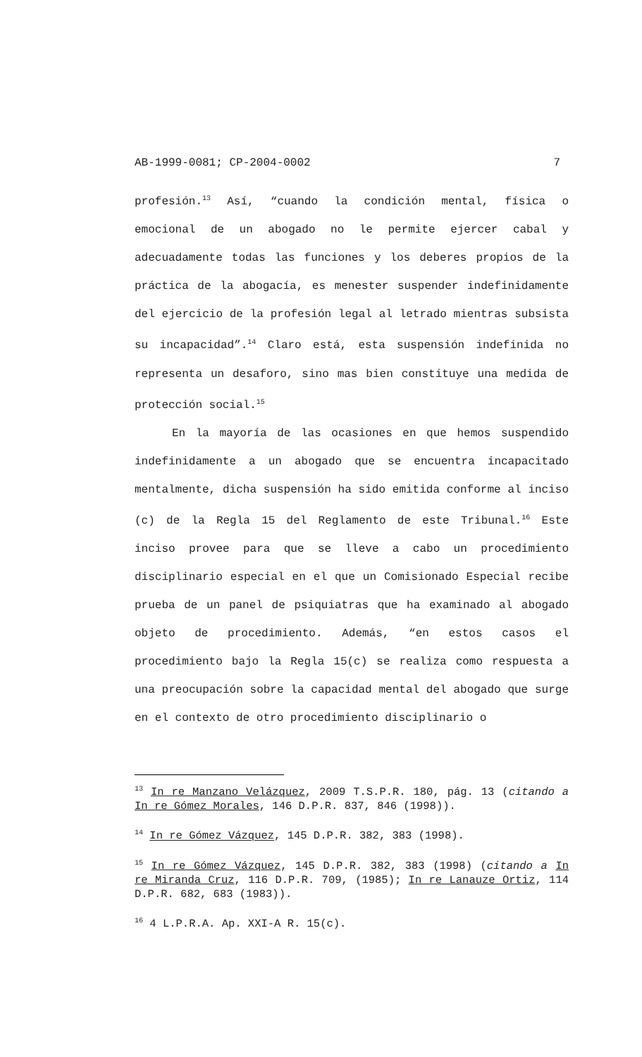AB-1999-0081; CP-2004-0002 7
profesión.<sup>13</sup> Así, “cuando la condición mental, física o emocional de un abogado no le permite ejercer cabal y adecuadamente todas las funciones y los deberes propios de la práctica de la abogacía, es menester suspender indefinidamente del ejercicio de la profesión legal al letrado mientras subsista su incapacidad”.<sup>14</sup> Claro está, esta suspensión indefinida no representa un desaforo, sino mas bien constituye una medida de protección social.<sup>15</sup>
En la mayoría de las ocasiones en que hemos suspendido indefinidamente a un abogado que se encuentra incapacitado mentalmente, dicha suspensión ha sido emitida conforme al inciso (c) de la Regla 15 del Reglamento de este Tribunal.<sup>16</sup> Este inciso provee para que se lleve a cabo un procedimiento disciplinario especial en el que un Comisionado Especial recibe prueba de un panel de psiquiatras que ha examinado al abogado objeto de procedimiento. Además, “en estos casos el procedimiento bajo la Regla 15(c) se realiza como respuesta a una preocupación sobre la capacidad mental del abogado que surge en el contexto de otro procedimiento disciplinario o
<sup>13</sup> In re Manzano Velázquez, 2009 T.S.P.R. 180, pág. 13 (citando a In re Gómez Morales, 146 D.P.R. 837, 846 (1998)).
<sup>14</sup> In re Gómez Vázquez, 145 D.P.R. 382, 383 (1998).
<sup>15</sup> In re Gómez Vázquez, 145 D.P.R. 382, 383 (1998) (citando a In re Miranda Cruz, 116 D.P.R. 709, (1985); In re Lanauze Ortiz, 114 D.P.R. 682, 683 (1983)).
<sup>16</sup> 4 L.P.R.A. Ap. XXI-A R. 15(c).